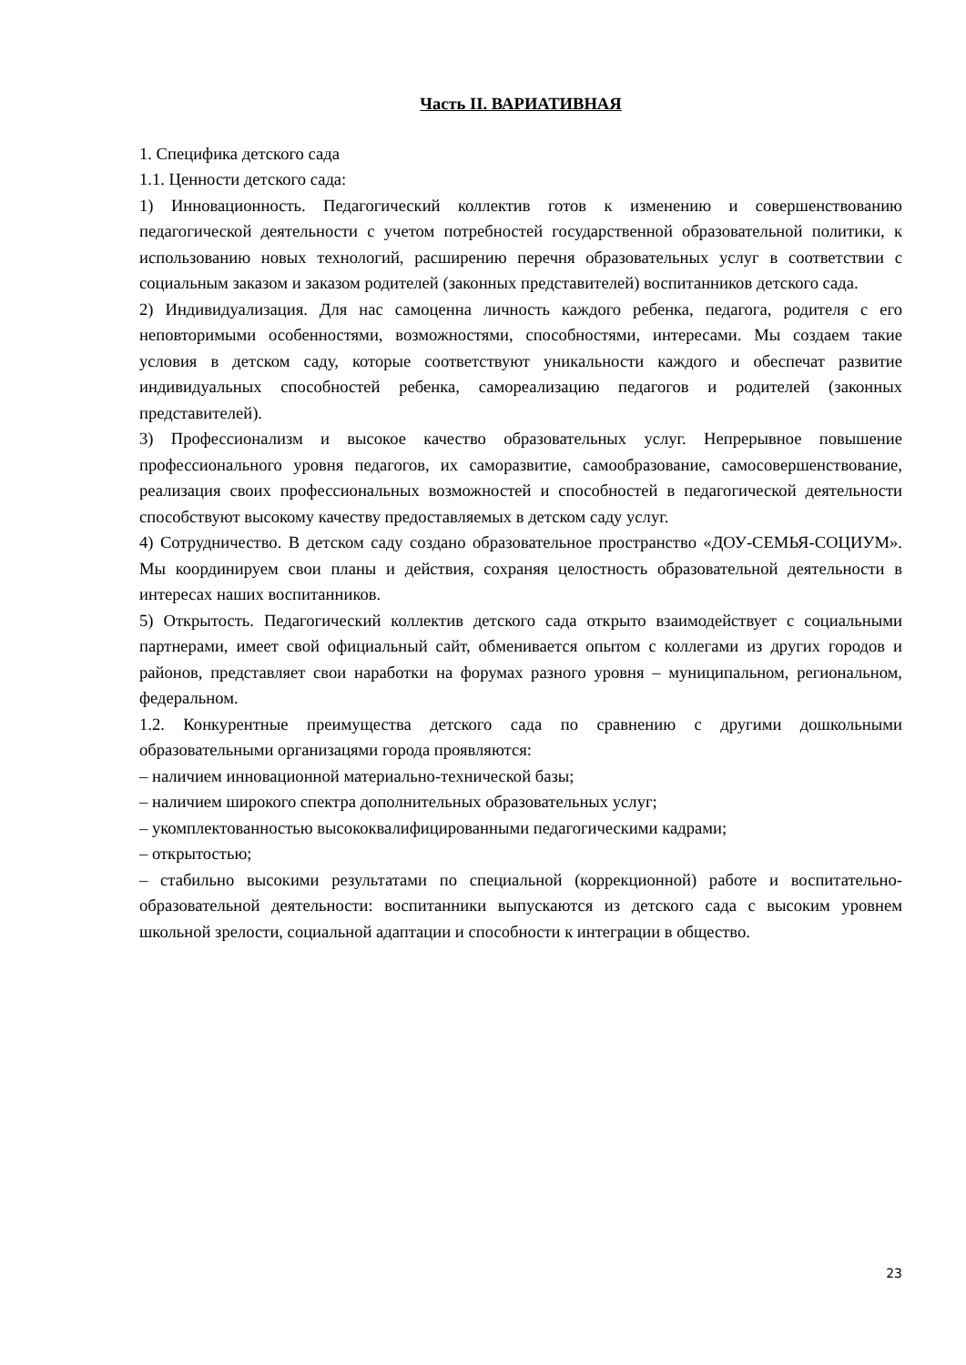Часть II. ВАРИАТИВНАЯ
1. Специфика детского сада
1.1. Ценности детского сада:
1) Инновационность. Педагогический коллектив готов к изменению и совершенствованию педагогической деятельности с учетом потребностей государственной образовательной политики, к использованию новых технологий, расширению перечня образовательных услуг в соответствии с социальным заказом и заказом родителей (законных представителей) воспитанников детского сада.
2) Индивидуализация. Для нас самоценна личность каждого ребенка, педагога, родителя с его неповторимыми особенностями, возможностями, способностями, интересами. Мы создаем такие условия в детском саду, которые соответствуют уникальности каждого и обеспечат развитие индивидуальных способностей ребенка, самореализацию педагогов и родителей (законных представителей).
3) Профессионализм и высокое качество образовательных услуг. Непрерывное повышение профессионального уровня педагогов, их саморазвитие, самообразование, самосовершенствование, реализация своих профессиональных возможностей и способностей в педагогической деятельности способствуют высокому качеству предоставляемых в детском саду услуг.
4) Сотрудничество. В детском саду создано образовательное пространство «ДОУ-СЕМЬЯ-СОЦИУМ». Мы координируем свои планы и действия, сохраняя целостность образовательной деятельности в интересах наших воспитанников.
5) Открытость. Педагогический коллектив детского сада открыто взаимодействует с социальными партнерами, имеет свой официальный сайт, обменивается опытом с коллегами из других городов и районов, представляет свои наработки на форумах разного уровня – муниципальном, региональном, федеральном.
1.2. Конкурентные преимущества детского сада по сравнению с другими дошкольными образовательными организацями города проявляются:
– наличием инновационной материально-технической базы;
– наличием широкого спектра дополнительных образовательных услуг;
– укомплектованностью высококвалифицированными педагогическими кадрами;
– открытостью;
– стабильно высокими результатами по специальной (коррекционной) работе и воспитательно-образовательной деятельности: воспитанники выпускаются из детского сада с высоким уровнем школьной зрелости, социальной адаптации и способности к интеграции в общество.
23